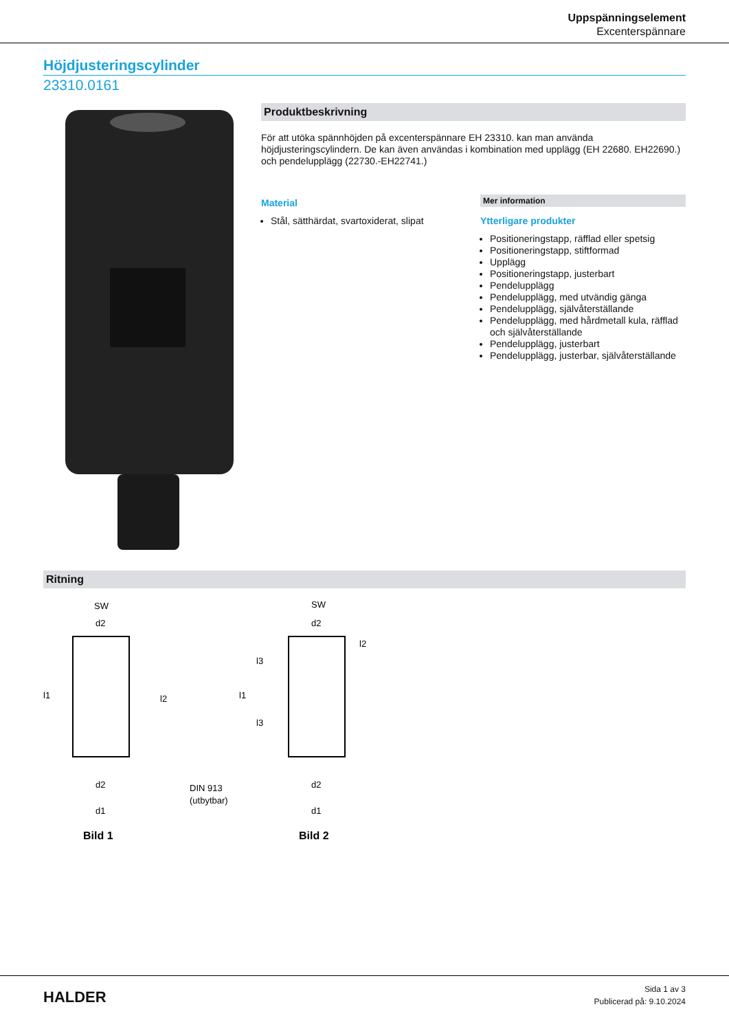Uppspänningselement
Excenterspännare
Höjdjusteringscylinder
23310.0161
Produktbeskrivning
För att utöka spännhöjden på excenterspännare EH 23310. kan man använda höjdjusteringscylindern. De kan även användas i kombination med upplägg (EH 22680. EH22690.) och pendelupplägg (22730.-EH22741.)
Material
Stål, sätthärdat, svartoxiderat, slipat
Mer information
Ytterligare produkter
Positioneringstapp, räfflad eller spetsig
Positioneringstapp, stiftformad
Upplägg
Positioneringstapp, justerbart
Pendelupplägg
Pendelupplägg, med utvändig gänga
Pendelupplägg, självåterställande
Pendelupplägg, med hårdmetall kula, räfflad och självåterställande
Pendelupplägg, justerbart
Pendelupplägg, justerbar, självåterställande
Ritning
SW
d2
l1
l2
d2
d1
DIN 913
(utbytbar)
SW
d2
l1
l3
l3
l2
d2
d1
Bild 1
Bild 2
HALDER
Sida 1 av 3
Publicerad på: 9.10.2024